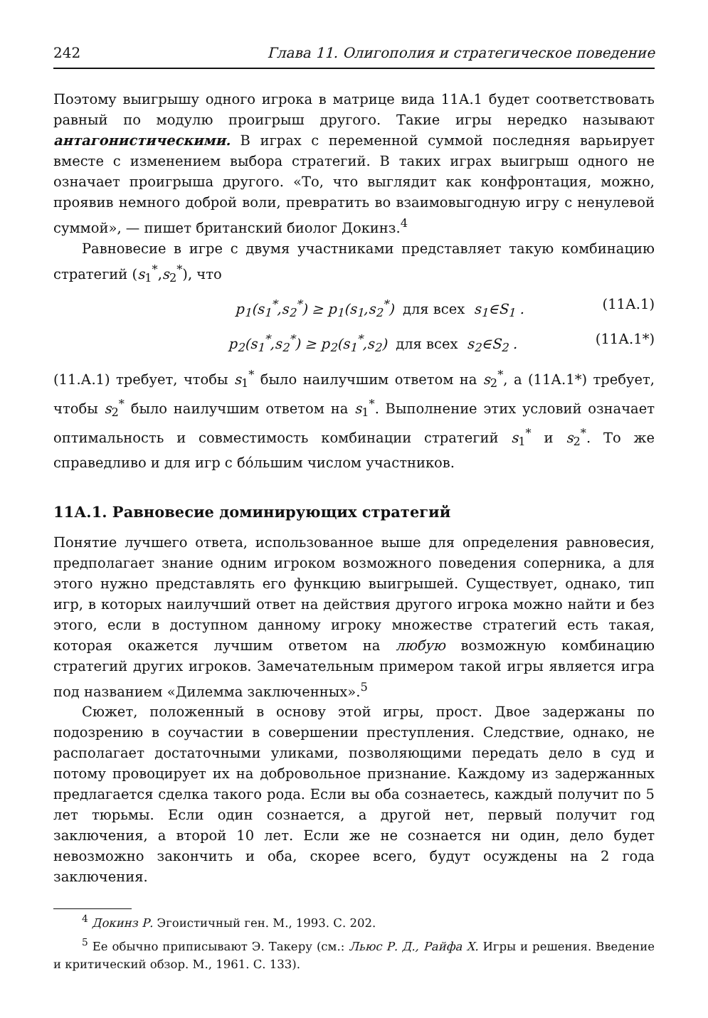242 Глава 11. Олигополия и стратегическое поведение
Поэтому выигрышу одного игрока в матрице вида 11А.1 будет соответствовать равный по модулю проигрыш другого. Такие игры нередко называют антагонистическими. В играх с переменной суммой последняя варьирует вместе с изменением выбора стратегий. В таких играх выигрыш одного не означает проигрыша другого. «То, что выглядит как конфронтация, можно, проявив немного доброй воли, превратить во взаимовыгодную игру с ненулевой суммой», — пишет британский биолог Докинз.<sup>4</sup>
Равновесие в игре с двумя участниками представляет такую комбинацию стратегий (s<sub>1</sub><sup>*</sup>,s<sub>2</sub><sup>*</sup>), что
p<sub>1</sub>(s<sub>1</sub><sup>*</sup>,s<sub>2</sub><sup>*</sup>) ≥ p<sub>1</sub>(s<sub>1</sub>,s<sub>2</sub><sup>*</sup>) для всех s<sub>1</sub>∈S<sub>1</sub> . (11А.1)
p<sub>2</sub>(s<sub>1</sub><sup>*</sup>,s<sub>2</sub><sup>*</sup>) ≥ p<sub>2</sub>(s<sub>1</sub><sup>*</sup>,s<sub>2</sub>) для всех s<sub>2</sub>∈S<sub>2</sub> . (11А.1*)
(11.А.1) требует, чтобы s<sub>1</sub><sup>*</sup> было наилучшим ответом на s<sub>2</sub><sup>*</sup>, а (11А.1*) требует, чтобы s<sub>2</sub><sup>*</sup> было наилучшим ответом на s<sub>1</sub><sup>*</sup>. Выполнение этих условий означает оптимальность и совместимость комбинации стратегий s<sub>1</sub><sup>*</sup> и s<sub>2</sub><sup>*</sup>. То же справедливо и для игр с бóльшим числом участников.
11А.1. Равновесие доминирующих стратегий
Понятие лучшего ответа, использованное выше для определения равновесия, предполагает знание одним игроком возможного поведения соперника, а для этого нужно представлять его функцию выигрышей. Существует, однако, тип игр, в которых наилучший ответ на действия другого игрока можно найти и без этого, если в доступном данному игроку множестве стратегий есть такая, которая окажется лучшим ответом на любую возможную комбинацию стратегий других игроков. Замечательным примером такой игры является игра под названием «Дилемма заключенных».<sup>5</sup>
Сюжет, положенный в основу этой игры, прост. Двое задержаны по подозрению в соучастии в совершении преступления. Следствие, однако, не располагает достаточными уликами, позволяющими передать дело в суд и потому провоцирует их на добровольное признание. Каждому из задержанных предлагается сделка такого рода. Если вы оба сознаетесь, каждый получит по 5 лет тюрьмы. Если один сознается, а другой нет, первый получит год заключения, а второй 10 лет. Если же не сознается ни один, дело будет невозможно закончить и оба, скорее всего, будут осуждены на 2 года заключения.
<sup>4</sup> Докинз Р. Эгоистичный ген. М., 1993. С. 202.
<sup>5</sup> Ее обычно приписывают Э. Такеру (см.: Льюс Р. Д., Райфа Х. Игры и решения. Введение и критический обзор. М., 1961. С. 133).